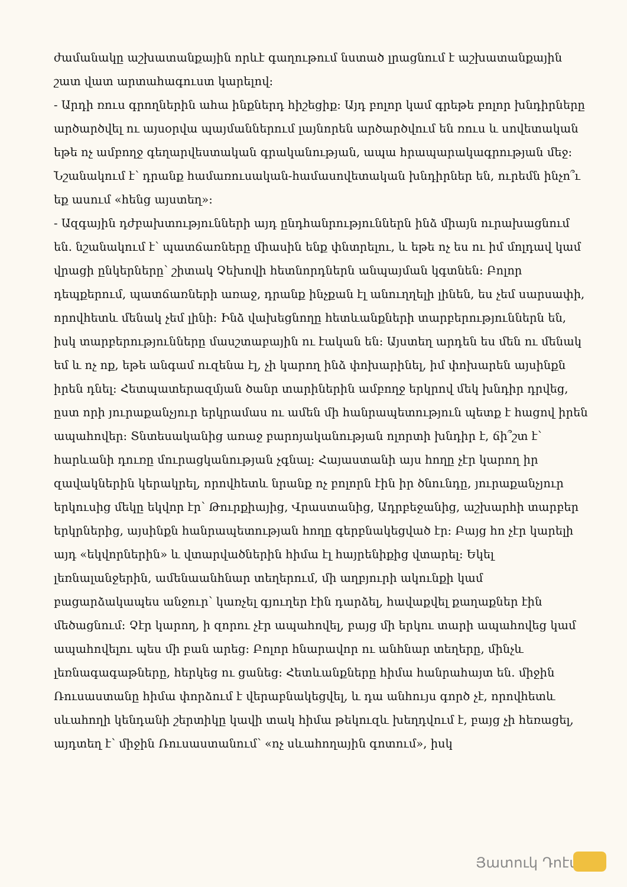ժամանակը աշխատանքային որևէ գաղութում նստած լրացնում է աշխատանքային շատ վատ արտահագուստ կարելով:
- Արդի ռուս գրողներին ահա ինքներդ հիշեցիք: Այդ բոլոր կամ գրեթե բոլոր խնդիրները արծարծվել ու այսօրվա պայմաններում լայնորեն արծարծվում են ռուս և սովետական եթե ոչ ամբողջ գեղարվեստական գրականության, ապա հրապարակագրության մեջ: Նշանակում է՝ դրանք համառուսական-համասովետական խնդիրներ են, ուրեմն ինչո՞ւ եք ասում «հենց այստեղ»:
- Ազգային դժբախտությունների այդ ընդհանրություններն ինձ միայն ուրախացնում են. նշանակում է՝ պատճառները միասին ենք փնտրելու, և եթե ոչ ես ու իմ մոլդավ կամ վրացի ընկերները՝ շիտակ Չեխովի հետնորդներն անպայման կգտնեն: Բոլոր դեպքերում, պատճառների առաջ, դրանք ինչքան էլ անուղղելի լինեն, ես չեմ սարսափի, որովհետև մենակ չեմ լինի: Ինձ վախեցնողը հետևանքների տարբերություններն են, իսկ տարբերությունները մասշտաբային ու էական են: Այստեղ արդեն ես մեն ու մենակ եմ և ոչ ոք, եթե անգամ ուզենա էլ, չի կարող ինձ փոխարինել, իմ փոխարեն այսինքն իրեն դնել: Հետպատերազմյան ծանր տարիներին ամբողջ երկրով մեկ խնդիր դրվեց, ըստ որի յուրաքանչյուր երկրամաս ու ամեն մի հանրապետություն պետք է հացով իրեն ապահովեր: Տնտեսականից առաջ բարոյականության ոլորտի խնդիր է, ճի՞շտ է՝ հարևանի դուռը մուրացկանության չգնալ: Հայաստանի այս հողը չէր կարող իր զավակներին կերակրել, որովհետև նրանք ոչ բոլորն էին իր ծնունդը, յուրաքանչյուր երկուսից մեկը եկվոր էր՝ Թուրքիայից, Վրաստանից, Ադրբեջանից, աշխարհի տարբեր երկրներից, այսինքն հանրապետության հողը գերբնակեցված էր: Բայց հո չէր կարելի այդ «եկվորներին» և վտարվածներին հիմա էլ հայրենիքից վտարել: Եկել լեռնալանջերին, ամենաանհնար տեղերում, մի աղբյուրի ակունքի կամ բացարձակապես անջուր՝ կառչել գյուղեր էին դարձել, հավաքվել քաղաքներ էին մեծացնում: Չէր կարող, ի զորու չէր ապահովել, բայց մի երկու տարի ապահովեց կամ ապահովելու պես մի բան արեց: Բոլոր հնարավոր ու անհնար տեղերը, մինչև լեռնագագաթները, հերկեց ու ցանեց: Հետևանքները հիմա հանրահայտ են. միջին Ռուսաստանը հիմա փորձում է վերաբնակեցվել, և դա անհույս գործ չէ, որովհետև սևահողի կենդանի շերտիկը կավի տակ հիմա թեկուզև խեղդվում է, բայց չի հեռացել, այդտեղ է՝ միջին Ռուսաստանում՝ «ոչ սևահողային գոտում», իսկ
Յատուկ Դոէմ